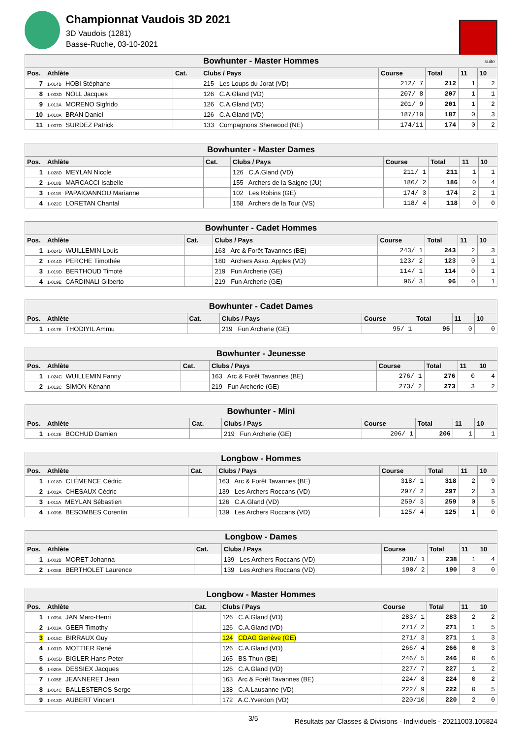Championnat Vaudois 3D 2021
3D Vaudois (1281)
Basse-Ruche, 03-10-2021
| Bowhunter - Master Hommes suite | | | | | | | |
| Pos. | Athlète | Cat. | Clubs / Pays | Course | Total | 11 | 10 |
| 7 | 1-014B HOBI Stéphane | | 215 Les Loups du Jorat (VD) | 212/ 7 | 212 | 1 | 2 |
| 8 | 1-003D NOLL Jacques | | 126 C.A.Gland (VD) | 207/ 8 | 207 | 1 | 1 |
| 9 | 1-013A MORENO Sigfrido | | 126 C.A.Gland (VD) | 201/ 9 | 201 | 1 | 2 |
| 10 | 1-010A BRAN Daniel | | 126 C.A.Gland (VD) | 187/10 | 187 | 0 | 3 |
| 11 | 1-007D SURDEZ Patrick | | 133 Compagnons Sherwood (NE) | 174/11 | 174 | 0 | 2 |
| Bowhunter - Master Dames | | | | | | | |
| Pos. | Athlète | Cat. | Clubs / Pays | Course | Total | 11 | 10 |
| 1 | 1-028D MEYLAN Nicole | | 126 C.A.Gland (VD) | 211/ 1 | 211 | 1 | 1 |
| 2 | 1-018B MARCACCI Isabelle | | 155 Archers de la Saigne (JU) | 186/ 2 | 186 | 0 | 4 |
| 3 | 1-011B PAPAIOANNOU Marianne | | 102 Les Robins (GE) | 174/ 3 | 174 | 2 | 1 |
| 4 | 1-022C LORETAN Chantal | | 158 Archers de la Tour (VS) | 118/ 4 | 118 | 0 | 0 |
| Bowhunter - Cadet Hommes | | | | | | | |
| Pos. | Athlète | Cat. | Clubs / Pays | Course | Total | 11 | 10 |
| 1 | 1-024D WUILLEMIN Louis | | 163 Arc & Forêt Tavannes (BE) | 243/ 1 | 243 | 2 | 3 |
| 2 | 1-014D PERCHE Timothée | | 180 Archers Asso. Apples (VD) | 123/ 2 | 123 | 0 | 1 |
| 3 | 1-019D BERTHOUD Timoté | | 219 Fun Archerie (GE) | 114/ 1 | 114 | 0 | 1 |
| 4 | 1-019E CARDINALI Gilberto | | 219 Fun Archerie (GE) | 96/ 3 | 96 | 0 | 1 |
| Bowhunter - Cadet Dames | | | | | | | |
| Pos. | Athlète | Cat. | Clubs / Pays | Course | Total | 11 | 10 |
| 1 | 1-017E THODIYIL Ammu | | 219 Fun Archerie (GE) | 95/ 1 | 95 | 0 | 0 |
| Bowhunter - Jeunesse | | | | | | | |
| Pos. | Athlète | Cat. | Clubs / Pays | Course | Total | 11 | 10 |
| 1 | 1-024C WUILLEMIN Fanny | | 163 Arc & Forêt Tavannes (BE) | 276/ 1 | 276 | 0 | 4 |
| 2 | 1-012C SIMON Kénann | | 219 Fun Archerie (GE) | 273/ 2 | 273 | 3 | 2 |
| Bowhunter - Mini | | | | | | | |
| Pos. | Athlète | Cat. | Clubs / Pays | Course | Total | 11 | 10 |
| 1 | 1-012E BOCHUD Damien | | 219 Fun Archerie (GE) | 206/ 1 | 206 | 1 | 1 |
| Longbow - Hommes | | | | | | | |
| Pos. | Athlète | Cat. | Clubs / Pays | Course | Total | 11 | 10 |
| 1 | 1-018D CLÉMENCE Cédric | | 163 Arc & Forêt Tavannes (BE) | 318/ 1 | 318 | 2 | 9 |
| 2 | 1-002A CHESAUX Cédric | | 139 Les Archers Roccans (VD) | 297/ 2 | 297 | 2 | 3 |
| 3 | 1-011A MEYLAN Sébastien | | 126 C.A.Gland (VD) | 259/ 3 | 259 | 0 | 5 |
| 4 | 1-009B BESOMBES Corentin | | 139 Les Archers Roccans (VD) | 125/ 4 | 125 | 1 | 0 |
| Longbow - Dames | | | | | | | |
| Pos. | Athlète | Cat. | Clubs / Pays | Course | Total | 11 | 10 |
| 1 | 1-002B MORET Johanna | | 139 Les Archers Roccans (VD) | 238/ 1 | 238 | 1 | 4 |
| 2 | 1-008B BERTHOLET Laurence | | 139 Les Archers Roccans (VD) | 190/ 2 | 190 | 3 | 0 |
| Longbow - Master Hommes | | | | | | | |
| Pos. | Athlète | Cat. | Clubs / Pays | Course | Total | 11 | 10 |
| 1 | 1-009A JAN Marc-Henri | | 126 C.A.Gland (VD) | 283/ 1 | 283 | 2 | 2 |
| 2 | 1-003A GEER Timothy | | 126 C.A.Gland (VD) | 271/ 2 | 271 | 1 | 5 |
| 3 | 1-015C BIRRAUX Guy | | 124 CDAG Genève (GE) | 271/ 3 | 271 | 1 | 3 |
| 4 | 1-001D MOTTIER René | | 126 C.A.Gland (VD) | 266/ 4 | 266 | 0 | 3 |
| 5 | 1-005D BIGLER Hans-Peter | | 165 BS Thun (BE) | 246/ 5 | 246 | 0 | 6 |
| 6 | 1-020A DESSIEX Jacques | | 126 C.A.Gland (VD) | 227/ 7 | 227 | 1 | 2 |
| 7 | 1-005E JEANNERET Jean | | 163 Arc & Forêt Tavannes (BE) | 224/ 8 | 224 | 0 | 2 |
| 8 | 1-014C BALLESTEROS Serge | | 138 C.A.Lausanne (VD) | 222/ 9 | 222 | 0 | 5 |
| 9 | 1-013D AUBERT Vincent | | 172 A.C.Yverdon (VD) | 220/10 | 220 | 2 | 0 |
3/5 Résultats par Classes & Divisions - Individuels - 20211003.105824